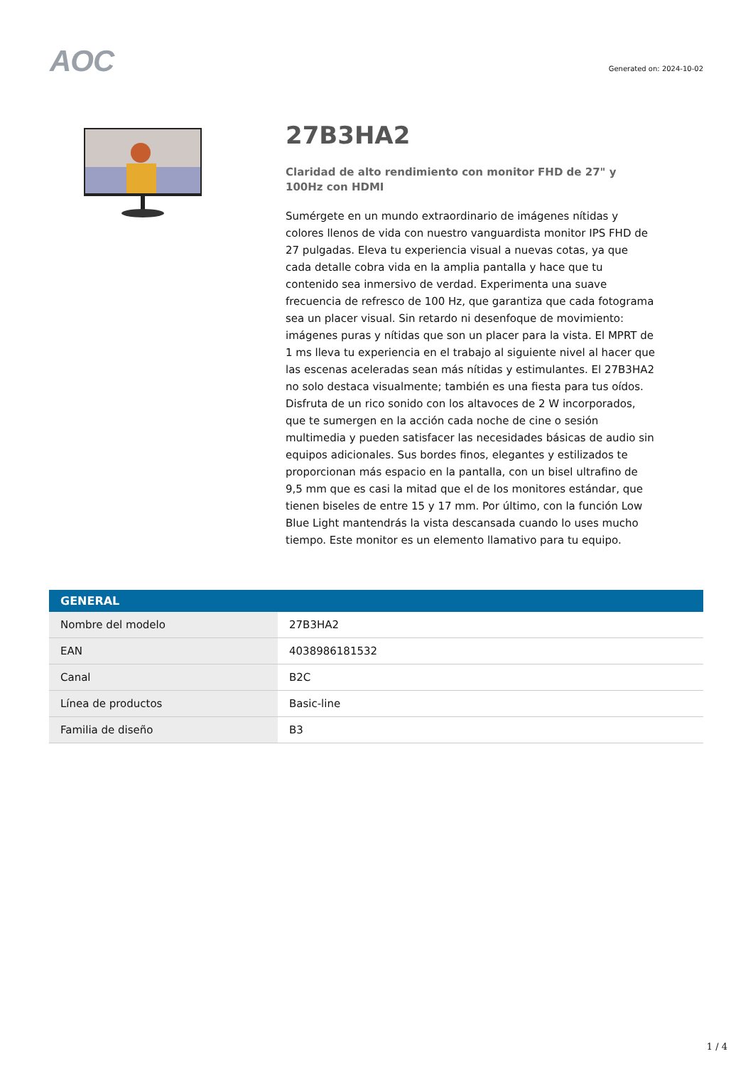AOC
Generated on: 2024-10-02
27B3HA2
Claridad de alto rendimiento con monitor FHD de 27" y 100Hz con HDMI
Sumérgete en un mundo extraordinario de imágenes nítidas y colores llenos de vida con nuestro vanguardista monitor IPS FHD de 27 pulgadas. Eleva tu experiencia visual a nuevas cotas, ya que cada detalle cobra vida en la amplia pantalla y hace que tu contenido sea inmersivo de verdad. Experimenta una suave frecuencia de refresco de 100 Hz, que garantiza que cada fotograma sea un placer visual. Sin retardo ni desenfoque de movimiento: imágenes puras y nítidas que son un placer para la vista. El MPRT de 1 ms lleva tu experiencia en el trabajo al siguiente nivel al hacer que las escenas aceleradas sean más nítidas y estimulantes. El 27B3HA2 no solo destaca visualmente; también es una fiesta para tus oídos. Disfruta de un rico sonido con los altavoces de 2 W incorporados, que te sumergen en la acción cada noche de cine o sesión multimedia y pueden satisfacer las necesidades básicas de audio sin equipos adicionales. Sus bordes finos, elegantes y estilizados te proporcionan más espacio en la pantalla, con un bisel ultrafino de 9,5 mm que es casi la mitad que el de los monitores estándar, que tienen biseles de entre 15 y 17 mm. Por último, con la función Low Blue Light mantendrás la vista descansada cuando lo uses mucho tiempo. Este monitor es un elemento llamativo para tu equipo.
| GENERAL | |
| --- | --- |
| Nombre del modelo | 27B3HA2 |
| EAN | 4038986181532 |
| Canal | B2C |
| Línea de productos | Basic-line |
| Familia de diseño | B3 |
1 / 4